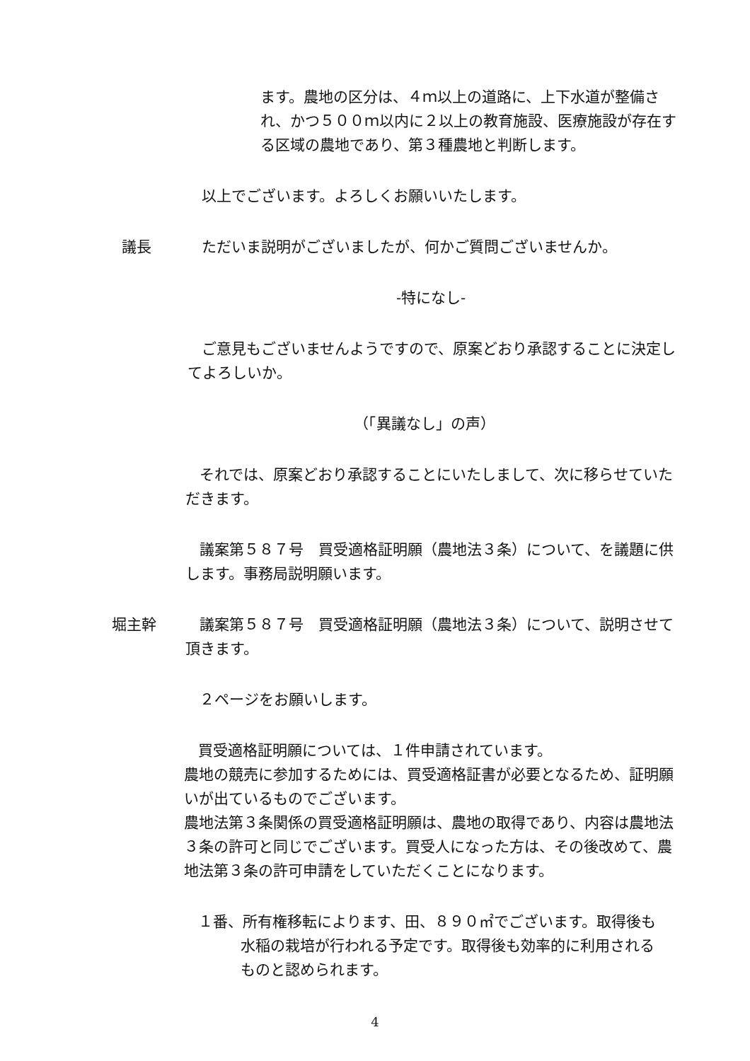ます。農地の区分は、４ｍ以上の道路に、上下水道が整備され、かつ５００ｍ以内に２以上の教育施設、医療施設が存在する区域の農地であり、第３種農地と判断します。
以上でございます。よろしくお願いいたします。
議長 ただいま説明がございましたが、何かご質問ございませんか。
-特になし-
ご意見もございませんようですので、原案どおり承認することに決定してよろしいか。
（「異議なし」の声）
それでは、原案どおり承認することにいたしまして、次に移らせていただきます。
議案第５８７号　買受適格証明願（農地法３条）について、を議題に供します。事務局説明願います。
堀主幹 議案第５８７号　買受適格証明願（農地法３条）について、説明させて頂きます。
２ページをお願いします。
買受適格証明願については、１件申請されています。
農地の競売に参加するためには、買受適格証書が必要となるため、証明願いが出ているものでございます。
農地法第３条関係の買受適格証明願は、農地の取得であり、内容は農地法３条の許可と同じでございます。買受人になった方は、その後改めて、農地法第３条の許可申請をしていただくことになります。
１番、所有権移転によります、田、８９０㎡でございます。取得後も水稲の栽培が行われる予定です。取得後も効率的に利用されるものと認められます。
4